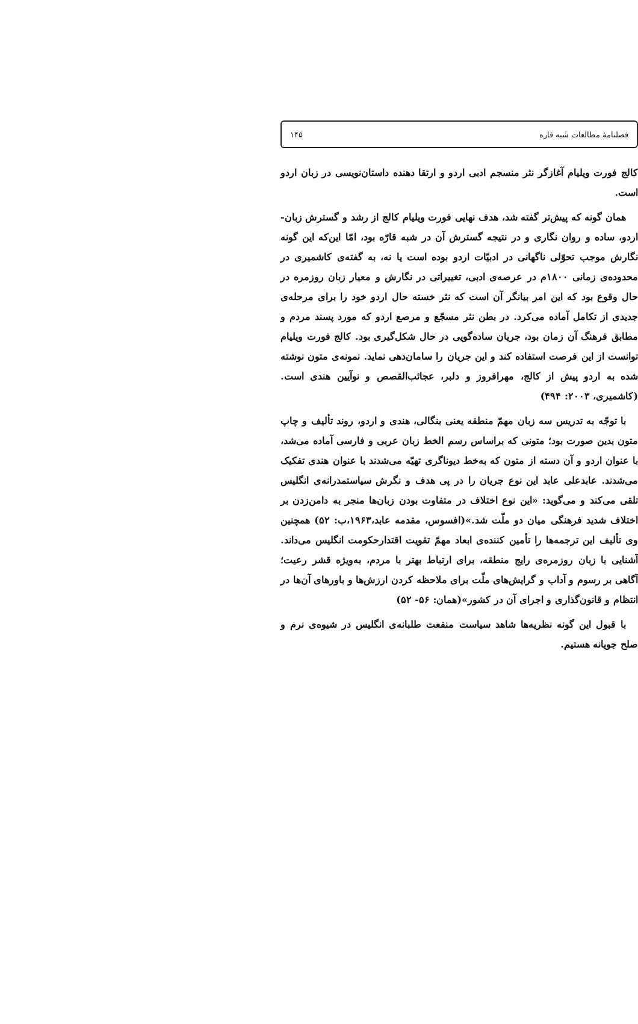فصلنامهٔ مطالعات شبه قاره ۱۴۵
کالج فورت ویلیام آغازگر نثر منسجم ادبی اردو و ارتقا دهنده داستان‌نویسی در زبان اردو است.
همان گونه که پیش‌تر گفته شد، هدف نهایی فورت ویلیام کالج از رشد و گسترش زبان- اردو، ساده و روان نگاری و در نتیجه گسترش آن در شبه قارّه بود، امّا این‌که این گونه نگارش موجب تحوّلی ناگهانی در ادبیّات اردو بوده است یا نه، به گفته‌ی کاشمیری در محدوده‌ی زمانی ۱۸۰۰م در عرصه‌ی ادبی، تغییراتی در نگارش و معیار زبان روزمره در حال وقوع بود که این امر بیانگر آن است که نثر خسته حال اردو خود را برای مرحله‌ی جدیدی از تکامل آماده می‌کرد. در بطن نثر مسجّع و مرصع اردو که مورد پسند مردم و مطابق فرهنگ آن زمان بود، جریان ساده‌گویی در حال شکل‌گیری بود. کالج فورت ویلیام توانست از این فرصت استفاده کند و این جریان را سامان‌دهی نماید. نمونه‌ی متون نوشته شده به اردو پیش از کالج، مهرافروز و دلبر، عجائب‌القصص و نوآیین هندی است. (کاشمیری، ۲۰۰۳: ۴۹۴)
با توجّه به تدریس سه زبان مهمّ منطقه یعنی بنگالی، هندی و اردو، روند تألیف و چاپ متون بدین صورت بود؛ متونی که براساس رسم الخط زبان عربی و فارسی آماده می‌شد، با عنوان اردو و آن دسته از متون که به‌خط دیوناگری تهیّه می‌شدند با عنوان هندی تفکیک می‌شدند. عابدعلی عابد این نوع جریان را در پی هدف و نگرش سیاستمدرانه‌ی انگلیس تلقی می‌کند و می‌گوید: «این نوع اختلاف در متفاوت بودن زبان‌ها منجر به دامن‌زدن بر اختلاف شدید فرهنگی میان دو ملّت شد.»(افسوس، مقدمه عابد،۱۹۶۳،ب: ۵۲) همچنین وی تألیف این ترجمه‌ها را تأمین کننده‌ی ابعاد مهمّ تقویت اقتدارحکومت انگلیس می‌داند. آشنایی با زبان روزمره‌ی رایج منطقه، برای ارتباط بهتر با مردم، به‌ویژه قشر رعیت؛ آگاهی بر رسوم و آداب و گرایش‌های ملّت برای ملاحظه کردن ارزش‌ها و باورهای آن‌ها در انتظام و قانون‌گذاری و اجرای آن در کشور»(همان: ۵۶- ۵۲)
با قبول این گونه نظریه‌ها شاهد سیاست منفعت طلبانه‌ی انگلیس در شیوه‌ی نرم و صلح جویانه هستیم.